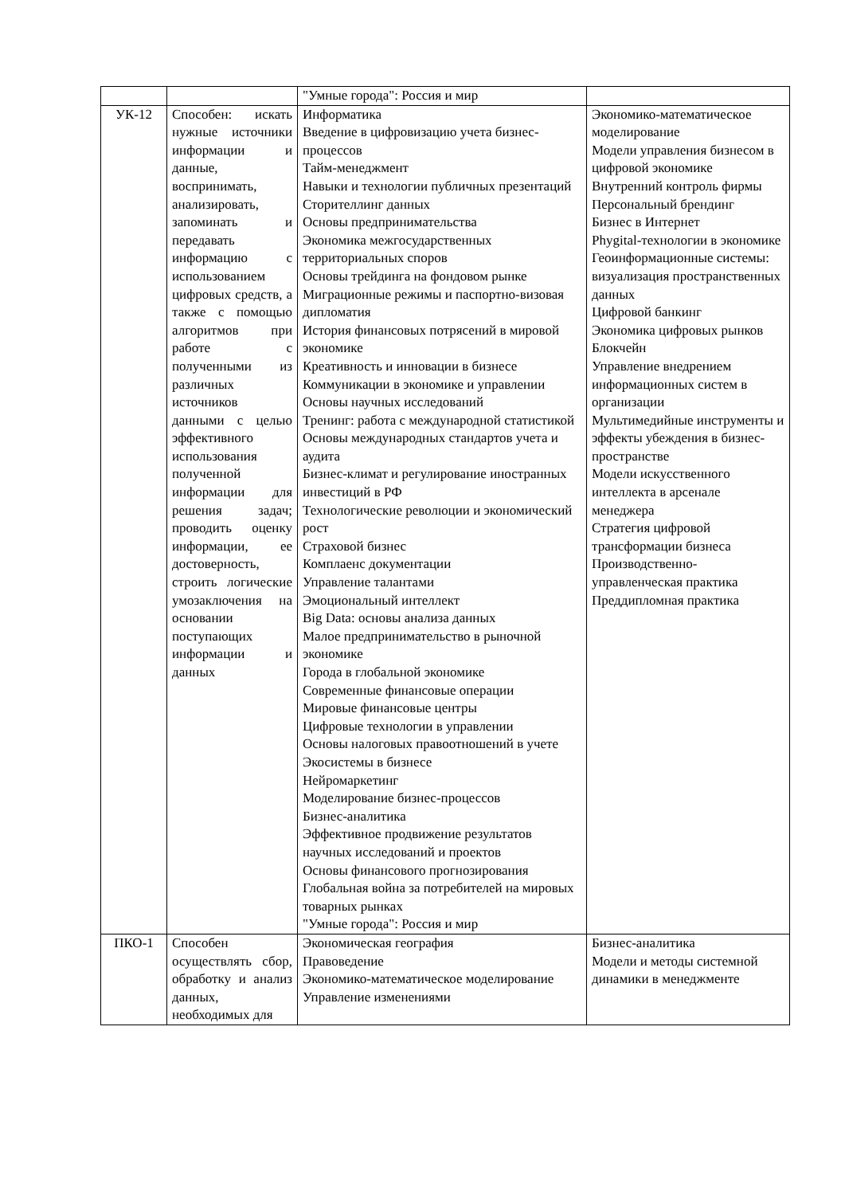| | | "Умные города": Россия и мир | |
| УК-12 | Способен: искать нужные источники информации и данные, воспринимать, анализировать, запоминать и передавать информацию с использованием цифровых средств, а также с помощью алгоритмов при работе с полученными из различных источников данными с целью эффективного использования полученной информации для решения задач; проводить оценку информации, ее достоверность, строить логические умозаключения на основании поступающих информации и данных | Информатика Введение в цифровизацию учета бизнес-процессов Тайм-менеджмент Навыки и технологии публичных презентаций Сторителлинг данных Основы предпринимательства Экономика межгосударственных территориальных споров Основы трейдинга на фондовом рынке Миграционные режимы и паспортно-визовая дипломатия История финансовых потрясений в мировой экономике Креативность и инновации в бизнесе Коммуникации в экономике и управлении Основы научных исследований Тренинг: работа с международной статистикой Основы международных стандартов учета и аудита Бизнес-климат и регулирование иностранных инвестиций в РФ Технологические революции и экономический рост Страховой бизнес Комплаенс документации Управление талантами Эмоциональный интеллект Big Data: основы анализа данных Малое предпринимательство в рыночной экономике Города в глобальной экономике Современные финансовые операции Мировые финансовые центры Цифровые технологии в управлении Основы налоговых правоотношений в учете Экосистемы в бизнесе Нейромаркетинг Моделирование бизнес-процессов Бизнес-аналитика Эффективное продвижение результатов научных исследований и проектов Основы финансового прогнозирования Глобальная война за потребителей на мировых товарных рынках "Умные города": Россия и мир | Экономико-математическое моделирование Модели управления бизнесом в цифровой экономике Внутренний контроль фирмы Персональный брендинг Бизнес в Интернет Phygital-технологии в экономике Геоинформационные системы: визуализация пространственных данных Цифровой банкинг Экономика цифровых рынков Блокчейн Управление внедрением информационных систем в организации Мультимедийные инструменты и эффекты убеждения в бизнес-пространстве Модели искусственного интеллекта в арсенале менеджера Стратегия цифровой трансформации бизнеса Производственно-управленческая практика Преддипломная практика |
| ПКО-1 | Способен осуществлять сбор, обработку и анализ данных, необходимых для | Экономическая география Правоведение Экономико-математическое моделирование Управление изменениями | Бизнес-аналитика Модели и методы системной динамики в менеджменте |